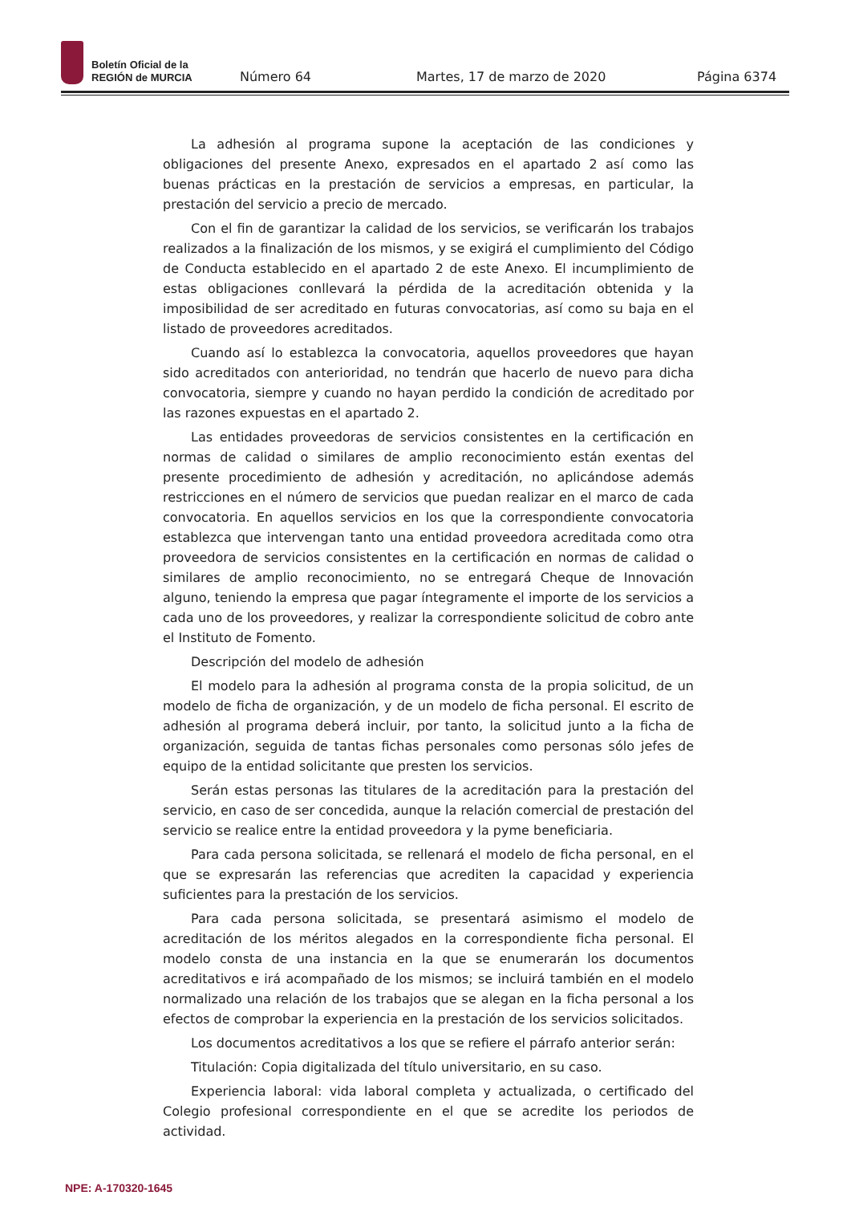Boletín Oficial de la
REGIÓN de MURCIA
Número 64
Martes, 17 de marzo de 2020
Página 6374
La adhesión al programa supone la aceptación de las condiciones y obligaciones del presente Anexo, expresados en el apartado 2 así como las buenas prácticas en la prestación de servicios a empresas, en particular, la prestación del servicio a precio de mercado.
Con el fin de garantizar la calidad de los servicios, se verificarán los trabajos realizados a la finalización de los mismos, y se exigirá el cumplimiento del Código de Conducta establecido en el apartado 2 de este Anexo. El incumplimiento de estas obligaciones conllevará la pérdida de la acreditación obtenida y la imposibilidad de ser acreditado en futuras convocatorias, así como su baja en el listado de proveedores acreditados.
Cuando así lo establezca la convocatoria, aquellos proveedores que hayan sido acreditados con anterioridad, no tendrán que hacerlo de nuevo para dicha convocatoria, siempre y cuando no hayan perdido la condición de acreditado por las razones expuestas en el apartado 2.
Las entidades proveedoras de servicios consistentes en la certificación en normas de calidad o similares de amplio reconocimiento están exentas del presente procedimiento de adhesión y acreditación, no aplicándose además restricciones en el número de servicios que puedan realizar en el marco de cada convocatoria. En aquellos servicios en los que la correspondiente convocatoria establezca que intervengan tanto una entidad proveedora acreditada como otra proveedora de servicios consistentes en la certificación en normas de calidad o similares de amplio reconocimiento, no se entregará Cheque de Innovación alguno, teniendo la empresa que pagar íntegramente el importe de los servicios a cada uno de los proveedores, y realizar la correspondiente solicitud de cobro ante el Instituto de Fomento.
Descripción del modelo de adhesión
El modelo para la adhesión al programa consta de la propia solicitud, de un modelo de ficha de organización, y de un modelo de ficha personal. El escrito de adhesión al programa deberá incluir, por tanto, la solicitud junto a la ficha de organización, seguida de tantas fichas personales como personas sólo jefes de equipo de la entidad solicitante que presten los servicios.
Serán estas personas las titulares de la acreditación para la prestación del servicio, en caso de ser concedida, aunque la relación comercial de prestación del servicio se realice entre la entidad proveedora y la pyme beneficiaria.
Para cada persona solicitada, se rellenará el modelo de ficha personal, en el que se expresarán las referencias que acrediten la capacidad y experiencia suficientes para la prestación de los servicios.
Para cada persona solicitada, se presentará asimismo el modelo de acreditación de los méritos alegados en la correspondiente ficha personal. El modelo consta de una instancia en la que se enumerarán los documentos acreditativos e irá acompañado de los mismos; se incluirá también en el modelo normalizado una relación de los trabajos que se alegan en la ficha personal a los efectos de comprobar la experiencia en la prestación de los servicios solicitados.
Los documentos acreditativos a los que se refiere el párrafo anterior serán:
Titulación: Copia digitalizada del título universitario, en su caso.
Experiencia laboral: vida laboral completa y actualizada, o certificado del Colegio profesional correspondiente en el que se acredite los periodos de actividad.
NPE: A-170320-1645